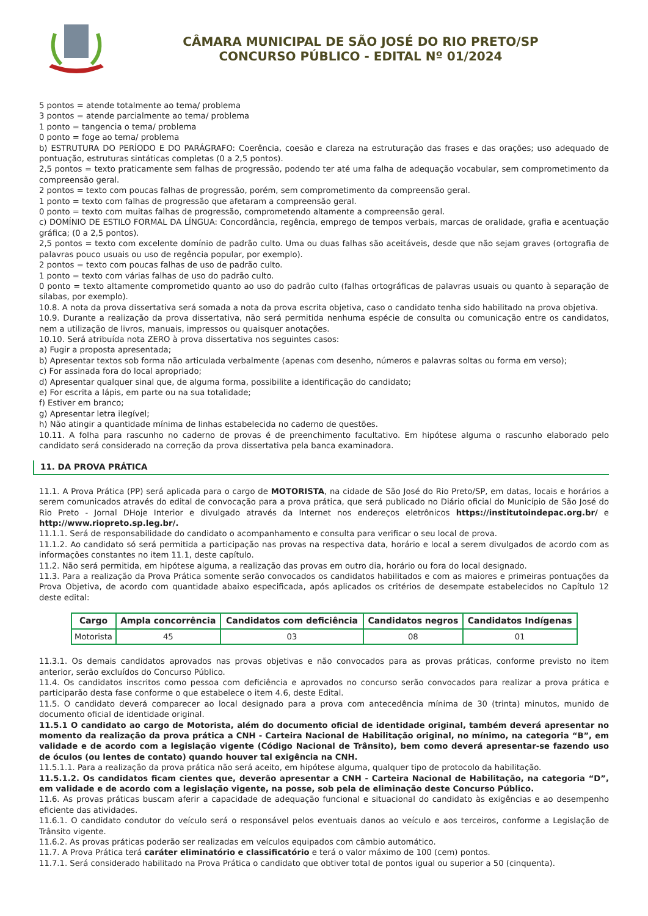CÂMARA MUNICIPAL DE SÃO JOSÉ DO RIO PRETO/SP
CONCURSO PÚBLICO - EDITAL Nº 01/2024
5 pontos = atende totalmente ao tema/ problema
3 pontos = atende parcialmente ao tema/ problema
1 ponto = tangencia o tema/ problema
0 ponto = foge ao tema/ problema
b) ESTRUTURA DO PERÍODO E DO PARÁGRAFO: Coerência, coesão e clareza na estruturação das frases e das orações; uso adequado de pontuação, estruturas sintáticas completas (0 a 2,5 pontos).
2,5 pontos = texto praticamente sem falhas de progressão, podendo ter até uma falha de adequação vocabular, sem comprometimento da compreensão geral.
2 pontos = texto com poucas falhas de progressão, porém, sem comprometimento da compreensão geral.
1 ponto = texto com falhas de progressão que afetaram a compreensão geral.
0 ponto = texto com muitas falhas de progressão, comprometendo altamente a compreensão geral.
c) DOMÍNIO DE ESTILO FORMAL DA LÍNGUA: Concordância, regência, emprego de tempos verbais, marcas de oralidade, grafia e acentuação gráfica; (0 a 2,5 pontos).
2,5 pontos = texto com excelente domínio de padrão culto. Uma ou duas falhas são aceitáveis, desde que não sejam graves (ortografia de palavras pouco usuais ou uso de regência popular, por exemplo).
2 pontos = texto com poucas falhas de uso de padrão culto.
1 ponto = texto com várias falhas de uso do padrão culto.
0 ponto = texto altamente comprometido quanto ao uso do padrão culto (falhas ortográficas de palavras usuais ou quanto à separação de sílabas, por exemplo).
10.8. A nota da prova dissertativa será somada a nota da prova escrita objetiva, caso o candidato tenha sido habilitado na prova objetiva.
10.9. Durante a realização da prova dissertativa, não será permitida nenhuma espécie de consulta ou comunicação entre os candidatos, nem a utilização de livros, manuais, impressos ou quaisquer anotações.
10.10. Será atribuída nota ZERO à prova dissertativa nos seguintes casos:
a) Fugir a proposta apresentada;
b) Apresentar textos sob forma não articulada verbalmente (apenas com desenho, números e palavras soltas ou forma em verso);
c) For assinada fora do local apropriado;
d) Apresentar qualquer sinal que, de alguma forma, possibilite a identificação do candidato;
e) For escrita a lápis, em parte ou na sua totalidade;
f) Estiver em branco;
g) Apresentar letra ilegível;
h) Não atingir a quantidade mínima de linhas estabelecida no caderno de questões.
10.11. A folha para rascunho no caderno de provas é de preenchimento facultativo. Em hipótese alguma o rascunho elaborado pelo candidato será considerado na correção da prova dissertativa pela banca examinadora.
11. DA PROVA PRÁTICA
11.1. A Prova Prática (PP) será aplicada para o cargo de MOTORISTA, na cidade de São José do Rio Preto/SP, em datas, locais e horários a serem comunicados através do edital de convocação para a prova prática, que será publicado no Diário oficial do Município de São José do Rio Preto - Jornal DHoje Interior e divulgado através da Internet nos endereços eletrônicos https://institutoindepac.org.br/ e http://www.riopreto.sp.leg.br/.
11.1.1. Será de responsabilidade do candidato o acompanhamento e consulta para verificar o seu local de prova.
11.1.2. Ao candidato só será permitida a participação nas provas na respectiva data, horário e local a serem divulgados de acordo com as informações constantes no item 11.1, deste capítulo.
11.2. Não será permitida, em hipótese alguma, a realização das provas em outro dia, horário ou fora do local designado.
11.3. Para a realização da Prova Prática somente serão convocados os candidatos habilitados e com as maiores e primeiras pontuações da Prova Objetiva, de acordo com quantidade abaixo especificada, após aplicados os critérios de desempate estabelecidos no Capítulo 12 deste edital:
| Cargo | Ampla concorrência | Candidatos com deficiência | Candidatos negros | Candidatos Indígenas |
| --- | --- | --- | --- | --- |
| Motorista | 45 | 03 | 08 | 01 |
11.3.1. Os demais candidatos aprovados nas provas objetivas e não convocados para as provas práticas, conforme previsto no item anterior, serão excluídos do Concurso Público.
11.4. Os candidatos inscritos como pessoa com deficiência e aprovados no concurso serão convocados para realizar a prova prática e participarão desta fase conforme o que estabelece o item 4.6, deste Edital.
11.5. O candidato deverá comparecer ao local designado para a prova com antecedência mínima de 30 (trinta) minutos, munido de documento oficial de identidade original.
11.5.1 O candidato ao cargo de Motorista, além do documento oficial de identidade original, também deverá apresentar no momento da realização da prova prática a CNH - Carteira Nacional de Habilitação original, no mínimo, na categoria “B”, em validade e de acordo com a legislação vigente (Código Nacional de Trânsito), bem como deverá apresentar-se fazendo uso de óculos (ou lentes de contato) quando houver tal exigência na CNH.
11.5.1.1. Para a realização da prova prática não será aceito, em hipótese alguma, qualquer tipo de protocolo da habilitação.
11.5.1.2. Os candidatos ficam cientes que, deverão apresentar a CNH - Carteira Nacional de Habilitação, na categoria “D”, em validade e de acordo com a legislação vigente, na posse, sob pela de eliminação deste Concurso Público.
11.6. As provas práticas buscam aferir a capacidade de adequação funcional e situacional do candidato às exigências e ao desempenho eficiente das atividades.
11.6.1. O candidato condutor do veículo será o responsável pelos eventuais danos ao veículo e aos terceiros, conforme a Legislação de Trânsito vigente.
11.6.2. As provas práticas poderão ser realizadas em veículos equipados com câmbio automático.
11.7. A Prova Prática terá caráter eliminatório e classificatório e terá o valor máximo de 100 (cem) pontos.
11.7.1. Será considerado habilitado na Prova Prática o candidato que obtiver total de pontos igual ou superior a 50 (cinquenta).